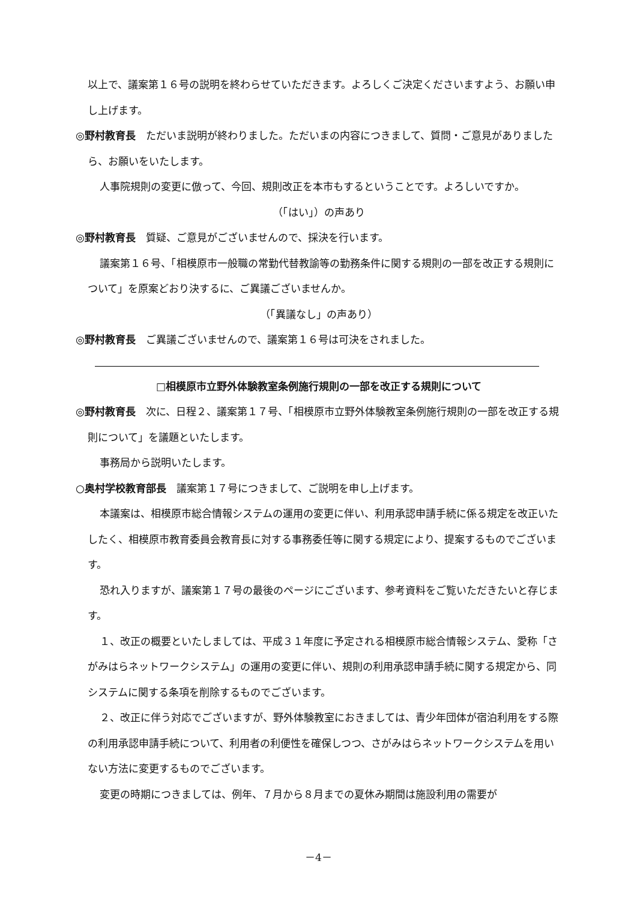以上で、議案第１６号の説明を終わらせていただきます。よろしくご決定くださいますよう、お願い申し上げます。
◎野村教育長　ただいま説明が終わりました。ただいまの内容につきまして、質問・ご意見がありましたら、お願いをいたします。
人事院規則の変更に倣って、今回、規則改正を本市もするということです。よろしいですか。
（「はい」）の声あり
◎野村教育長　質疑、ご意見がございませんので、採決を行います。
議案第１６号、「相模原市一般職の常勤代替教諭等の勤務条件に関する規則の一部を改正する規則について」を原案どおり決するに、ご異議ございませんか。
（「異議なし」の声あり）
◎野村教育長　ご異議ございませんので、議案第１６号は可決をされました。
□相模原市立野外体験教室条例施行規則の一部を改正する規則について
◎野村教育長　次に、日程２、議案第１７号、「相模原市立野外体験教室条例施行規則の一部を改正する規則について」を議題といたします。
事務局から説明いたします。
○奥村学校教育部長　議案第１７号につきまして、ご説明を申し上げます。
本議案は、相模原市総合情報システムの運用の変更に伴い、利用承認申請手続に係る規定を改正いたしたく、相模原市教育委員会教育長に対する事務委任等に関する規定により、提案するものでございます。
恐れ入りますが、議案第１７号の最後のページにございます、参考資料をご覧いただきたいと存じます。
１、改正の概要といたしましては、平成３１年度に予定される相模原市総合情報システム、愛称「さがみはらネットワークシステム」の運用の変更に伴い、規則の利用承認申請手続に関する規定から、同システムに関する条項を削除するものでございます。
２、改正に伴う対応でございますが、野外体験教室におきましては、青少年団体が宿泊利用をする際の利用承認申請手続について、利用者の利便性を確保しつつ、さがみはらネットワークシステムを用いない方法に変更するものでございます。
変更の時期につきましては、例年、７月から８月までの夏休み期間は施設利用の需要が
－4－